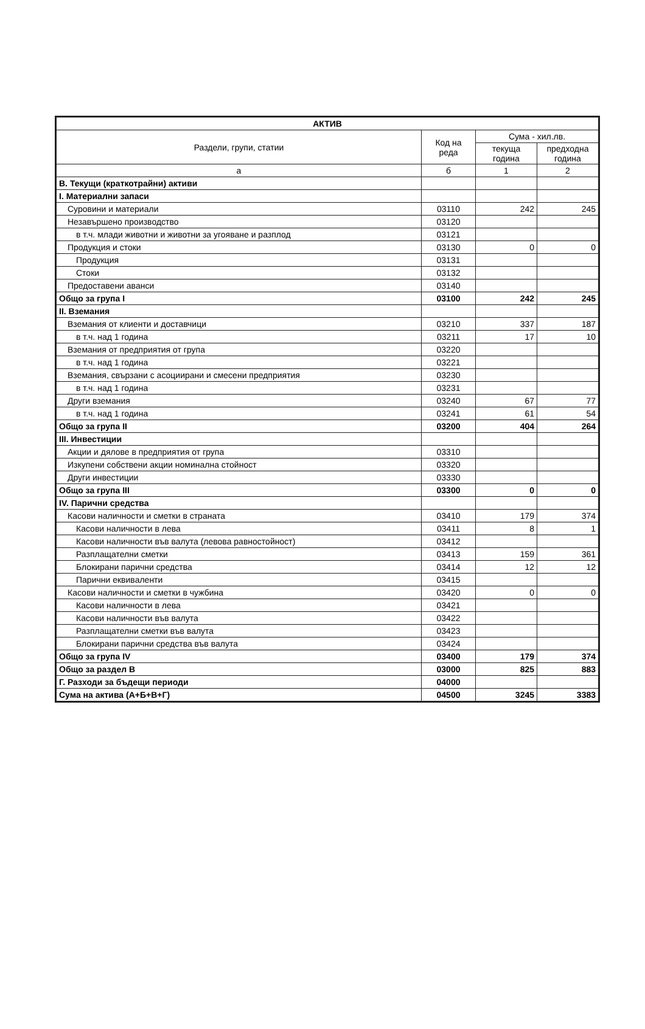| АКТИВ | | | |
| --- | --- | --- | --- |
| Раздели, групи, статии | Код на реда | Сума - хил.лв. | |
| | | текуща година | предходна година |
| а | б | 1 | 2 |
| В. Текущи (краткотрайни) активи | | | |
| I. Материални запаси | | | |
| Суровини и материали | 03110 | 242 | 245 |
| Незавършено производство | 03120 | | |
| в т.ч. млади животни и животни за угояване и разплод | 03121 | | |
| Продукция и стоки | 03130 | 0 | 0 |
| Продукция | 03131 | | |
| Стоки | 03132 | | |
| Предоставени аванси | 03140 | | |
| Общо за група I | 03100 | 242 | 245 |
| II. Вземания | | | |
| Вземания от клиенти и доставчици | 03210 | 337 | 187 |
| в т.ч. над 1 година | 03211 | 17 | 10 |
| Вземания от предприятия от група | 03220 | | |
| в т.ч. над 1 година | 03221 | | |
| Вземания, свързани с асоциирани и смесени предприятия | 03230 | | |
| в т.ч. над 1 година | 03231 | | |
| Други вземания | 03240 | 67 | 77 |
| в т.ч. над 1 година | 03241 | 61 | 54 |
| Общо за група II | 03200 | 404 | 264 |
| III. Инвестиции | | | |
| Акции и дялове в предприятия от група | 03310 | | |
| Изкупени собствени акции номинална стойност | 03320 | | |
| Други инвестиции | 03330 | | |
| Общо за група III | 03300 | 0 | 0 |
| IV. Парични средства | | | |
| Касови наличности и сметки в страната | 03410 | 179 | 374 |
| Касови наличности в лева | 03411 | 8 | 1 |
| Касови наличности във валута (левова равностойност) | 03412 | | |
| Разплащателни сметки | 03413 | 159 | 361 |
| Блокирани парични средства | 03414 | 12 | 12 |
| Парични еквиваленти | 03415 | | |
| Касови наличности и сметки в чужбина | 03420 | 0 | 0 |
| Касови наличности в лева | 03421 | | |
| Касови наличности във валута | 03422 | | |
| Разплащателни сметки във валута | 03423 | | |
| Блокирани парични средства във валута | 03424 | | |
| Общо за група IV | 03400 | 179 | 374 |
| Общо за раздел В | 03000 | 825 | 883 |
| Г. Разходи за бъдещи периоди | 04000 | | |
| Сума на актива (А+Б+В+Г) | 04500 | 3245 | 3383 |